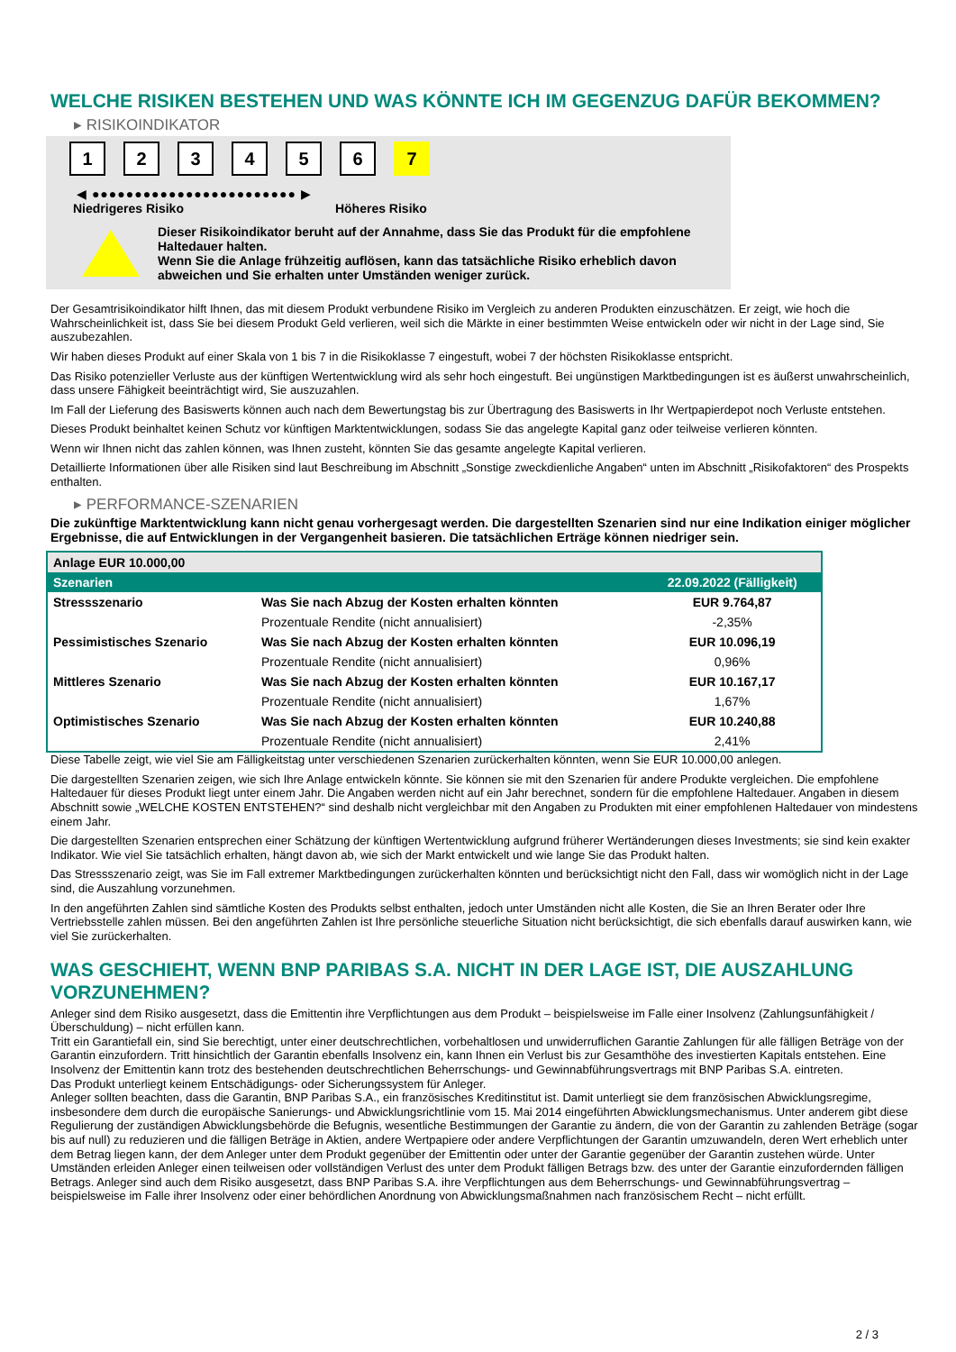WELCHE RISIKEN BESTEHEN UND WAS KÖNNTE ICH IM GEGENZUG DAFÜR BEKOMMEN?
▸ RISIKOINDIKATOR
1 2 3 4 5 6 7
◀ ●●●●●●●●●●●●●●●●●●●●●●●● ▶
Niedrigeres Risiko Höheres Risiko
Dieser Risikoindikator beruht auf der Annahme, dass Sie das Produkt für die empfohlene Haltedauer halten.
Wenn Sie die Anlage frühzeitig auflösen, kann das tatsächliche Risiko erheblich davon abweichen und Sie erhalten unter Umständen weniger zurück.
Der Gesamtrisikoindikator hilft Ihnen, das mit diesem Produkt verbundene Risiko im Vergleich zu anderen Produkten einzuschätzen. Er zeigt, wie hoch die Wahrscheinlichkeit ist, dass Sie bei diesem Produkt Geld verlieren, weil sich die Märkte in einer bestimmten Weise entwickeln oder wir nicht in der Lage sind, Sie auszubezahlen.
Wir haben dieses Produkt auf einer Skala von 1 bis 7 in die Risikoklasse 7 eingestuft, wobei 7 der höchsten Risikoklasse entspricht.
Das Risiko potenzieller Verluste aus der künftigen Wertentwicklung wird als sehr hoch eingestuft. Bei ungünstigen Marktbedingungen ist es äußerst unwahrscheinlich, dass unsere Fähigkeit beeinträchtigt wird, Sie auszuzahlen.
Im Fall der Lieferung des Basiswerts können auch nach dem Bewertungstag bis zur Übertragung des Basiswerts in Ihr Wertpapierdepot noch Verluste entstehen.
Dieses Produkt beinhaltet keinen Schutz vor künftigen Marktentwicklungen, sodass Sie das angelegte Kapital ganz oder teilweise verlieren könnten.
Wenn wir Ihnen nicht das zahlen können, was Ihnen zusteht, könnten Sie das gesamte angelegte Kapital verlieren.
Detaillierte Informationen über alle Risiken sind laut Beschreibung im Abschnitt „Sonstige zweckdienliche Angaben“ unten im Abschnitt „Risikofaktoren“ des Prospekts enthalten.
▸ PERFORMANCE-SZENARIEN
Die zukünftige Marktentwicklung kann nicht genau vorhergesagt werden. Die dargestellten Szenarien sind nur eine Indikation einiger möglicher Ergebnisse, die auf Entwicklungen in der Vergangenheit basieren. Die tatsächlichen Erträge können niedriger sein.
| Anlage EUR 10.000,00 | | |
| --- | --- | --- |
| Szenarien | | 22.09.2022 (Fälligkeit) |
| Stressszenario | Was Sie nach Abzug der Kosten erhalten könnten | EUR 9.764,87 |
| | Prozentuale Rendite (nicht annualisiert) | -2,35% |
| Pessimistisches Szenario | Was Sie nach Abzug der Kosten erhalten könnten | EUR 10.096,19 |
| | Prozentuale Rendite (nicht annualisiert) | 0,96% |
| Mittleres Szenario | Was Sie nach Abzug der Kosten erhalten könnten | EUR 10.167,17 |
| | Prozentuale Rendite (nicht annualisiert) | 1,67% |
| Optimistisches Szenario | Was Sie nach Abzug der Kosten erhalten könnten | EUR 10.240,88 |
| | Prozentuale Rendite (nicht annualisiert) | 2,41% |
Diese Tabelle zeigt, wie viel Sie am Fälligkeitstag unter verschiedenen Szenarien zurückerhalten könnten, wenn Sie EUR 10.000,00 anlegen.
Die dargestellten Szenarien zeigen, wie sich Ihre Anlage entwickeln könnte. Sie können sie mit den Szenarien für andere Produkte vergleichen. Die empfohlene Haltedauer für dieses Produkt liegt unter einem Jahr. Die Angaben werden nicht auf ein Jahr berechnet, sondern für die empfohlene Haltedauer. Angaben in diesem Abschnitt sowie „WELCHE KOSTEN ENTSTEHEN?“ sind deshalb nicht vergleichbar mit den Angaben zu Produkten mit einer empfohlenen Haltedauer von mindestens einem Jahr.
Die dargestellten Szenarien entsprechen einer Schätzung der künftigen Wertentwicklung aufgrund früherer Wertänderungen dieses Investments; sie sind kein exakter Indikator. Wie viel Sie tatsächlich erhalten, hängt davon ab, wie sich der Markt entwickelt und wie lange Sie das Produkt halten.
Das Stressszenario zeigt, was Sie im Fall extremer Marktbedingungen zurückerhalten könnten und berücksichtigt nicht den Fall, dass wir womöglich nicht in der Lage sind, die Auszahlung vorzunehmen.
In den angeführten Zahlen sind sämtliche Kosten des Produkts selbst enthalten, jedoch unter Umständen nicht alle Kosten, die Sie an Ihren Berater oder Ihre Vertriebsstelle zahlen müssen. Bei den angeführten Zahlen ist Ihre persönliche steuerliche Situation nicht berücksichtigt, die sich ebenfalls darauf auswirken kann, wie viel Sie zurückerhalten.
WAS GESCHIEHT, WENN BNP PARIBAS S.A. NICHT IN DER LAGE IST, DIE AUSZAHLUNG VORZUNEHMEN?
Anleger sind dem Risiko ausgesetzt, dass die Emittentin ihre Verpflichtungen aus dem Produkt – beispielsweise im Falle einer Insolvenz (Zahlungsunfähigkeit / Überschuldung) – nicht erfüllen kann.
Tritt ein Garantiefall ein, sind Sie berechtigt, unter einer deutschrechtlichen, vorbehaltlosen und unwiderruflichen Garantie Zahlungen für alle fälligen Beträge von der Garantin einzufordern. Tritt hinsichtlich der Garantin ebenfalls Insolvenz ein, kann Ihnen ein Verlust bis zur Gesamthöhe des investierten Kapitals entstehen. Eine Insolvenz der Emittentin kann trotz des bestehenden deutschrechtlichen Beherrschungs- und Gewinnabführungsvertrags mit BNP Paribas S.A. eintreten.
Das Produkt unterliegt keinem Entschädigungs- oder Sicherungssystem für Anleger.
Anleger sollten beachten, dass die Garantin, BNP Paribas S.A., ein französisches Kreditinstitut ist. Damit unterliegt sie dem französischen Abwicklungsregime, insbesondere dem durch die europäische Sanierungs- und Abwicklungsrichtlinie vom 15. Mai 2014 eingeführten Abwicklungsmechanismus. Unter anderem gibt diese Regulierung der zuständigen Abwicklungsbehörde die Befugnis, wesentliche Bestimmungen der Garantie zu ändern, die von der Garantin zu zahlenden Beträge (sogar bis auf null) zu reduzieren und die fälligen Beträge in Aktien, andere Wertpapiere oder andere Verpflichtungen der Garantin umzuwandeln, deren Wert erheblich unter dem Betrag liegen kann, der dem Anleger unter dem Produkt gegenüber der Emittentin oder unter der Garantie gegenüber der Garantin zustehen würde. Unter Umständen erleiden Anleger einen teilweisen oder vollständigen Verlust des unter dem Produkt fälligen Betrags bzw. des unter der Garantie einzufordernden fälligen Betrags. Anleger sind auch dem Risiko ausgesetzt, dass BNP Paribas S.A. ihre Verpflichtungen aus dem Beherrschungs- und Gewinnabführungsvertrag – beispielsweise im Falle ihrer Insolvenz oder einer behördlichen Anordnung von Abwicklungsmaßnahmen nach französischem Recht – nicht erfüllt.
2 / 3